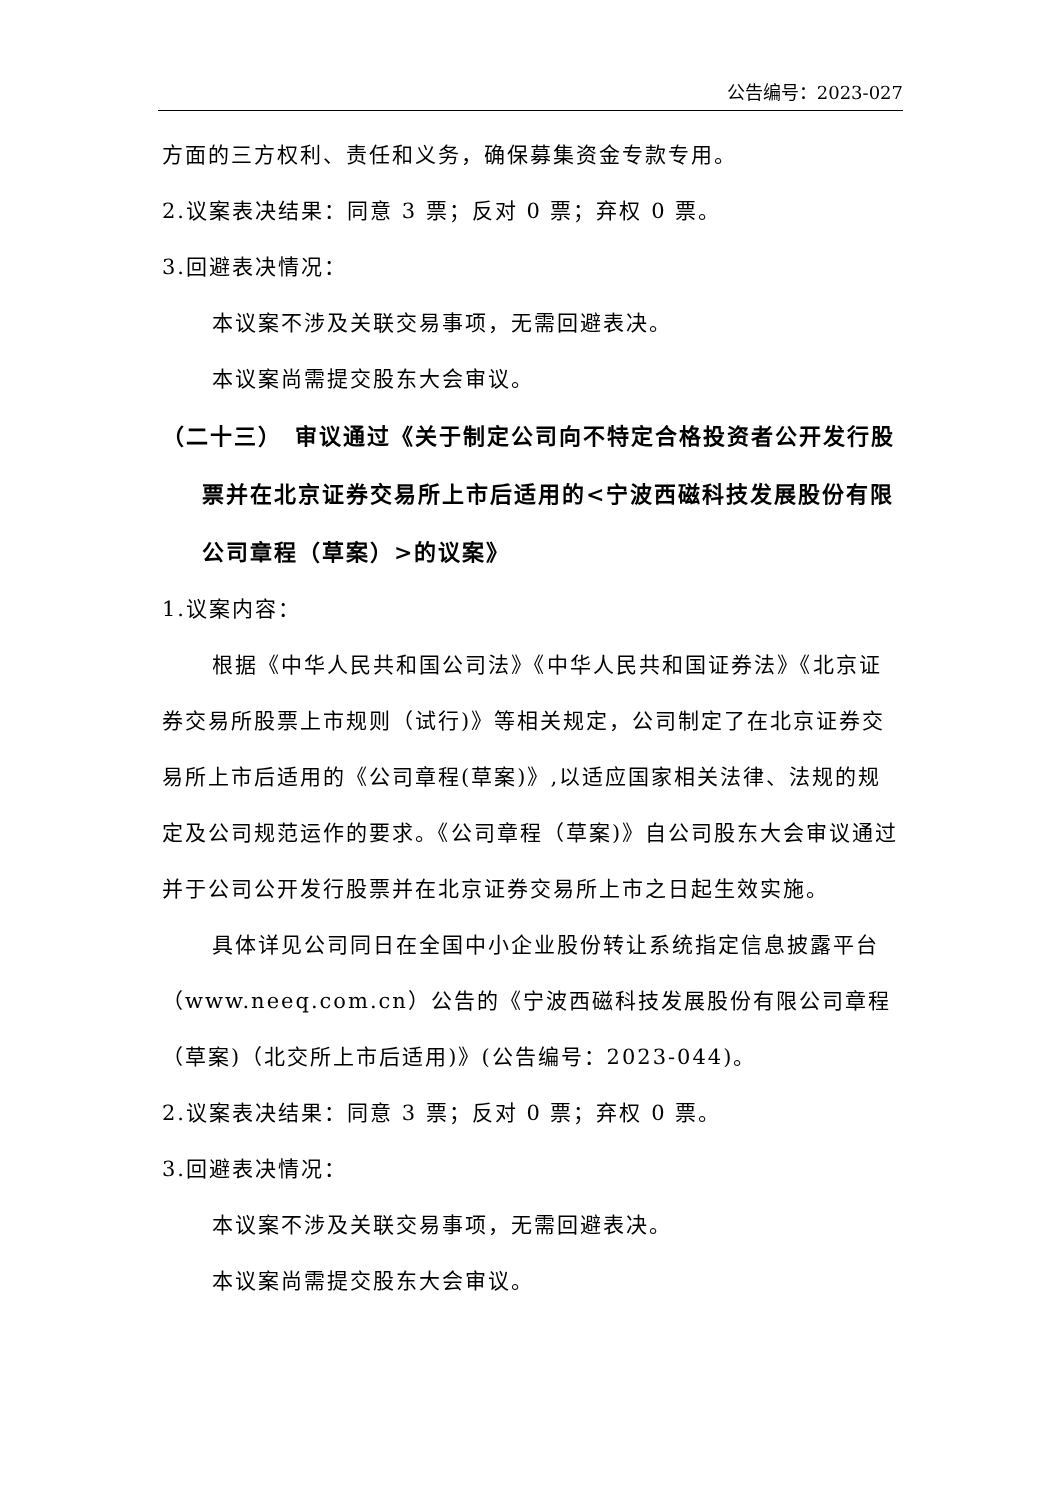公告编号：2023-027
方面的三方权利、责任和义务，确保募集资金专款专用。
2.议案表决结果：同意 3 票；反对 0 票；弃权 0 票。
3.回避表决情况：
本议案不涉及关联交易事项，无需回避表决。
本议案尚需提交股东大会审议。
（二十三）　审议通过《关于制定公司向不特定合格投资者公开发行股票并在北京证券交易所上市后适用的<宁波西磁科技发展股份有限公司章程（草案）>的议案》
1.议案内容：
根据《中华人民共和国公司法》《中华人民共和国证券法》《北京证券交易所股票上市规则（试行)》等相关规定，公司制定了在北京证券交易所上市后适用的《公司章程(草案)》,以适应国家相关法律、法规的规定及公司规范运作的要求。《公司章程（草案)》自公司股东大会审议通过并于公司公开发行股票并在北京证券交易所上市之日起生效实施。
具体详见公司同日在全国中小企业股份转让系统指定信息披露平台（www.neeq.com.cn）公告的《宁波西磁科技发展股份有限公司章程（草案)（北交所上市后适用)》(公告编号：2023-044)。
2.议案表决结果：同意 3 票；反对 0 票；弃权 0 票。
3.回避表决情况：
本议案不涉及关联交易事项，无需回避表决。
本议案尚需提交股东大会审议。